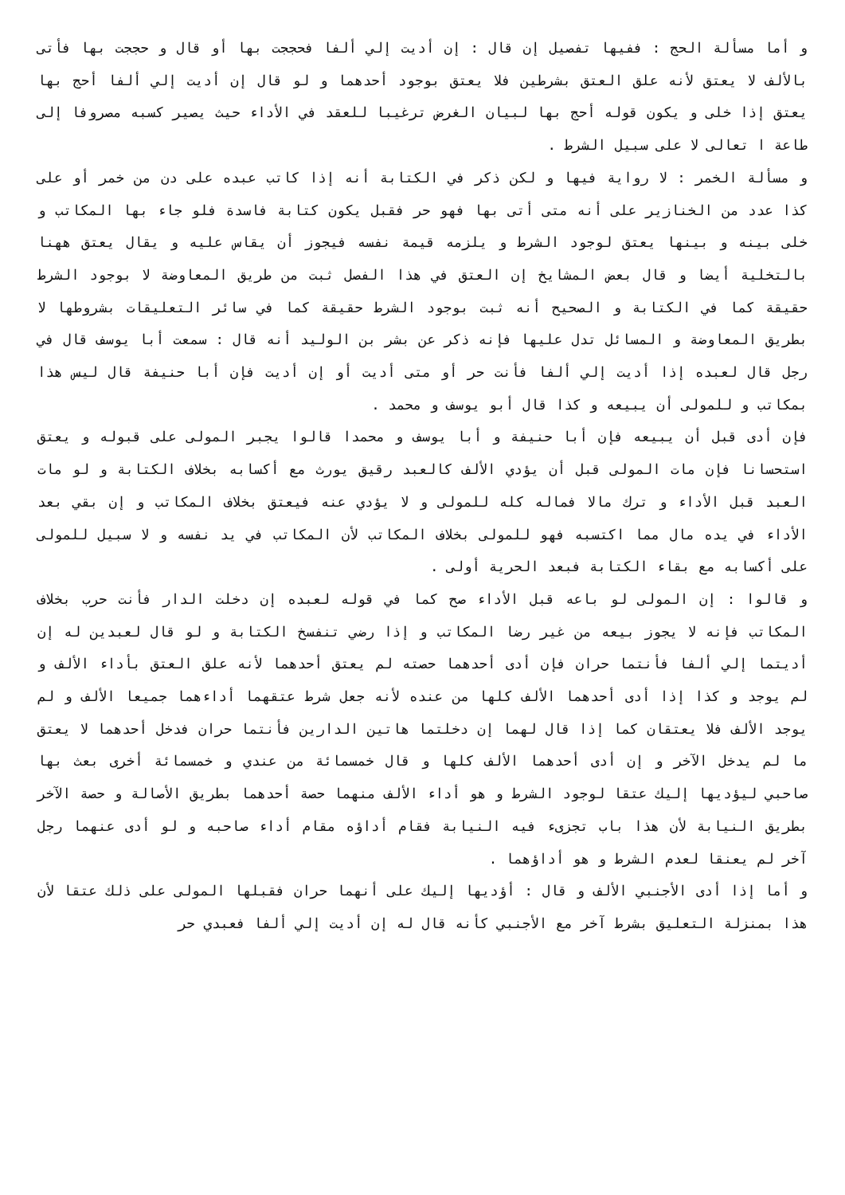و أما مسألة الحج : ففيها تفصيل إن قال : إن أديت إلي ألفا فحججت بها أو قال و حججت بها فأتى بالألف لا يعتق لأنه علق العتق بشرطين فلا يعتق بوجود أحدهما و لو قال إن أديت إلي ألفا أحج بها يعتق إذا خلى و يكون قوله أحج بها لبيان الغرض ترغيبا للعقد في الأداء حيث يصير كسبه مصروفا إلى طاعة ا تعالى لا على سبيل الشرط .
و مسألة الخمر : لا رواية فيها و لكن ذكر في الكتابة أنه إذا كاتب عبده على دن من خمر أو على كذا عدد من الخنازير على أنه متى أتى بها فهو حر فقبل يكون كتابة فاسدة فلو جاء بها المكاتب و خلى بينه و بينها يعتق لوجود الشرط و يلزمه قيمة نفسه فيجوز أن يقاس عليه و يقال يعتق ههنا بالتخلية أيضا و قال بعض المشايخ إن العتق في هذا الفصل ثبت من طريق المعاوضة لا بوجود الشرط حقيقة كما في الكتابة و الصحيح أنه ثبت بوجود الشرط حقيقة كما في سائر التعليقات بشروطها لا بطريق المعاوضة و المسائل تدل عليها فإنه ذكر عن بشر بن الوليد أنه قال : سمعت أبا يوسف قال في رجل قال لعبده إذا أديت إلي ألفا فأنت حر أو متى أديت أو إن أديت فإن أبا حنيفة قال ليس هذا بمكاتب و للمولى أن يبيعه و كذا قال أبو يوسف و محمد .
فإن أدى قبل أن يبيعه فإن أبا حنيفة و أبا يوسف و محمدا قالوا يجبر المولى على قبوله و يعتق استحسانا فإن مات المولى قبل أن يؤدي الألف كالعبد رقيق يورث مع أكسابه بخلاف الكتابة و لو مات العبد قبل الأداء و ترك مالا فماله كله للمولى و لا يؤدي عنه فيعتق بخلاف المكاتب و إن بقي بعد الأداء في يده مال مما اكتسبه فهو للمولى بخلاف المكاتب لأن المكاتب في يد نفسه و لا سبيل للمولى على أكسابه مع بقاء الكتابة فبعد الحرية أولى .
و قالوا : إن المولى لو باعه قبل الأداء صح كما في قوله لعبده إن دخلت الدار فأنت حرب بخلاف المكاتب فإنه لا يجوز بيعه من غير رضا المكاتب و إذا رضي تنفسخ الكتابة و لو قال لعبدين له إن أديتما إلي ألفا فأنتما حران فإن أدى أحدهما حصته لم يعتق أحدهما لأنه علق العتق بأداء الألف و لم يوجد و كذا إذا أدى أحدهما الألف كلها من عنده لأنه جعل شرط عتقهما أداءهما جميعا الألف و لم يوجد الألف فلا يعتقان كما إذا قال لهما إن دخلتما هاتين الدارين فأنتما حران فدخل أحدهما لا يعتق ما لم يدخل الآخر و إن أدى أحدهما الألف كلها و قال خمسمائة من عندي و خمسمائة أخرى بعث بها صاحبي ليؤديها إليك عتقا لوجود الشرط و هو أداء الألف منهما حصة أحدهما بطريق الأصالة و حصة الآخر بطريق النيابة لأن هذا باب تجزىء فيه النيابة فقام أداؤه مقام أداء صاحبه و لو أدى عنهما رجل آخر لم يعنقا لعدم الشرط و هو أداؤهما .
و أما إذا أدى الأجنبي الألف و قال : أؤديها إليك على أنهما حران فقبلها المولى على ذلك عتقا لأن هذا بمنزلة التعليق بشرط آخر مع الأجنبي كأنه قال له إن أديت إلي ألفا فعبدي حر